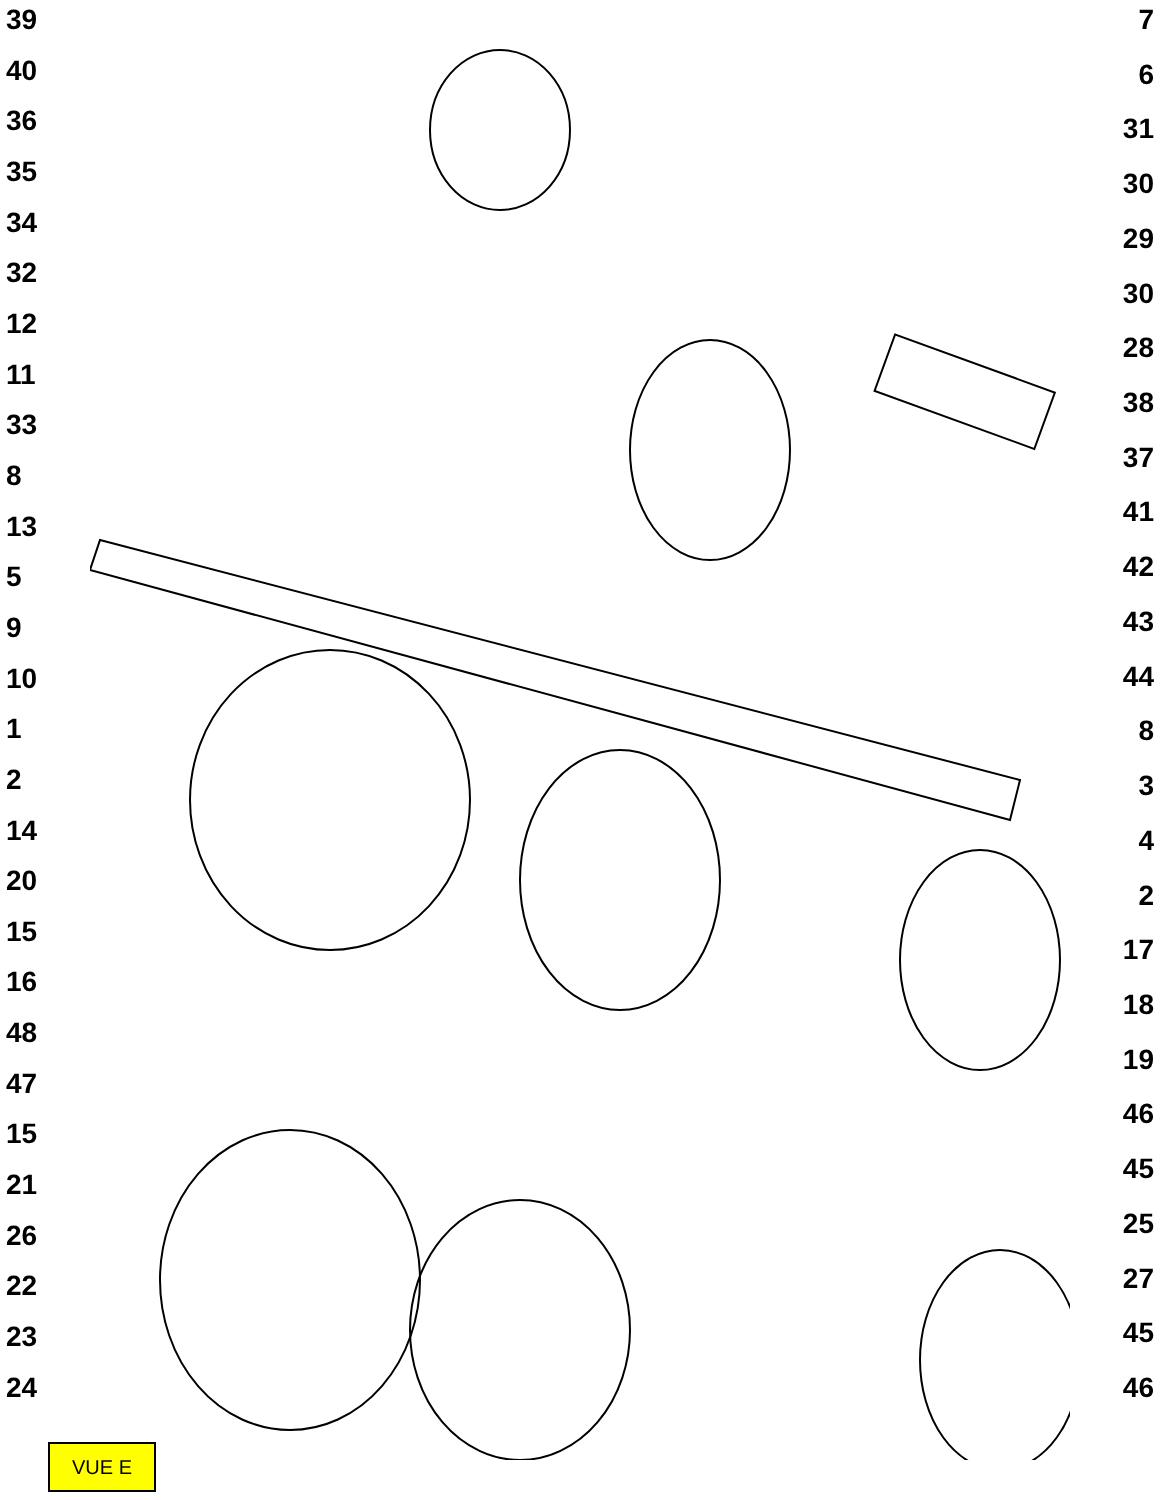39
40
36
35
34
32
12
11
33
8
13
5
9
10
1
2
14
20
15
16
48
47
15
21
26
22
23
24
7
6
31
30
29
30
28
38
37
41
42
43
44
8342
17
18
19
46
45
25
27
45
46
VUE E